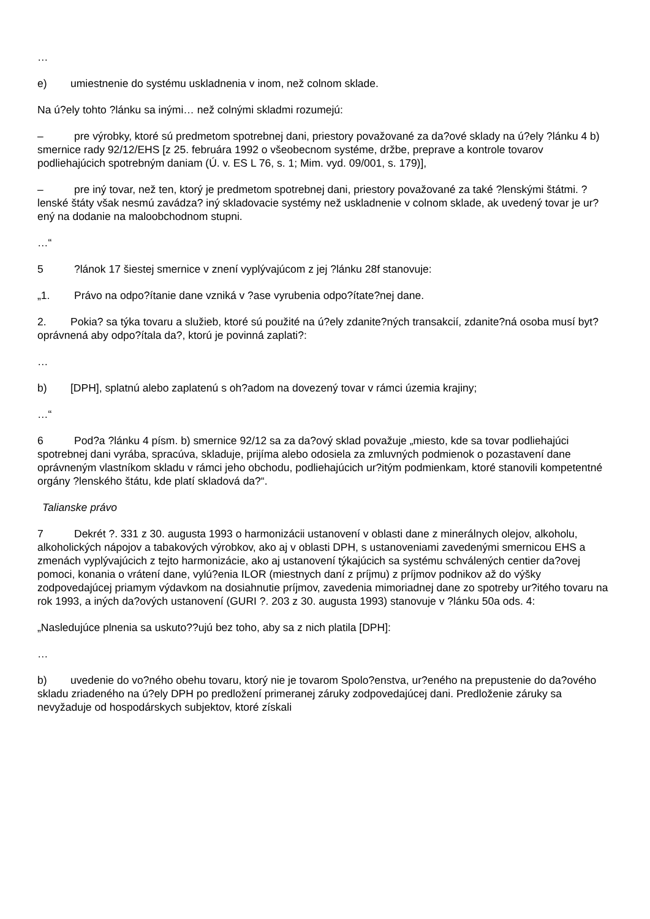…
e) umiestnenie do systému uskladnenia v inom, než colnom sklade.
Na ú?ely tohto ?lánku sa inými… než colnými skladmi rozumejú:
– pre výrobky, ktoré sú predmetom spotrebnej dani, priestory považované za da?ové sklady na ú?ely ?lánku 4 b) smernice rady 92/12/EHS [z 25. februára 1992 o všeobecnom systéme, držbe, preprave a kontrole tovarov podliehajúcich spotrebným daniam (Ú. v. ES L 76, s. 1; Mim. vyd. 09/001, s. 179)],
– pre iný tovar, než ten, ktorý je predmetom spotrebnej dani, priestory považované za také ?lenskými štátmi. ?lenské štáty však nesmú zavádza? iný skladovacie systémy než uskladnenie v colnom sklade, ak uvedený tovar je ur?ený na dodanie na maloobchodnom stupni.
…“
5?lánok 17 šiestej smernice v znení vyplývajúcom z jej ?lánku 28f stanovuje:
„1. Právo na odpo?ítanie dane vzniká v ?ase vyrubenia odpo?ítate?nej dane.
2. Pokia? sa týka tovaru a služieb, ktoré sú použité na ú?ely zdanite?ných transakcií, zdanite?ná osoba musí byt? oprávnená aby odpo?ítala da?, ktorú je povinná zaplati?:
…
b) [DPH], splatnú alebo zaplatenú s oh?adom na dovezený tovar v rámci územia krajiny;
…“
6 Pod?a ?lánku 4 písm. b) smernice 92/12 sa za da?ový sklad považuje „miesto, kde sa tovar podliehajúci spotrebnej dani vyrába, spracúva, skladuje, prijíma alebo odosiela za zmluvných podmienok o pozastavení dane oprávneným vlastníkom skladu v rámci jeho obchodu, podliehajúcich ur?itým podmienkam, ktoré stanovili kompetentné orgány ?lenského štátu, kde platí skladová da?“.
Talianske právo
7 Dekrét ?. 331 z 30. augusta 1993 o harmonizácii ustanovení v oblasti dane z minerálnych olejov, alkoholu, alkoholických nápojov a tabakových výrobkov, ako aj v oblasti DPH, s ustanoveniami zavedenými smernicou EHS a zmenách vyplývajúcich z tejto harmonizácie, ako aj ustanovení týkajúcich sa systému schválených centier da?ovej pomoci, konania o vrátení dane, vylú?enia ILOR (miestnych daní z príjmu) z príjmov podnikov až do výšky zodpovedajúcej priamym výdavkom na dosiahnutie príjmov, zavedenia mimoriadnej dane zo spotreby ur?itého tovaru na rok 1993, a iných da?ových ustanovení (GURI ?. 203 z 30. augusta 1993) stanovuje v ?lánku 50a ods. 4:
„Nasledujúce plnenia sa uskuto??ujú bez toho, aby sa z nich platila [DPH]:
…
b) uvedenie do vo?ného obehu tovaru, ktorý nie je tovarom Spolo?enstva, ur?eného na prepustenie do da?ového skladu zriadeného na ú?ely DPH po predložení primeranej záruky zodpovedajúcej dani. Predloženie záruky sa nevyžaduje od hospodárskych subjektov, ktoré získali